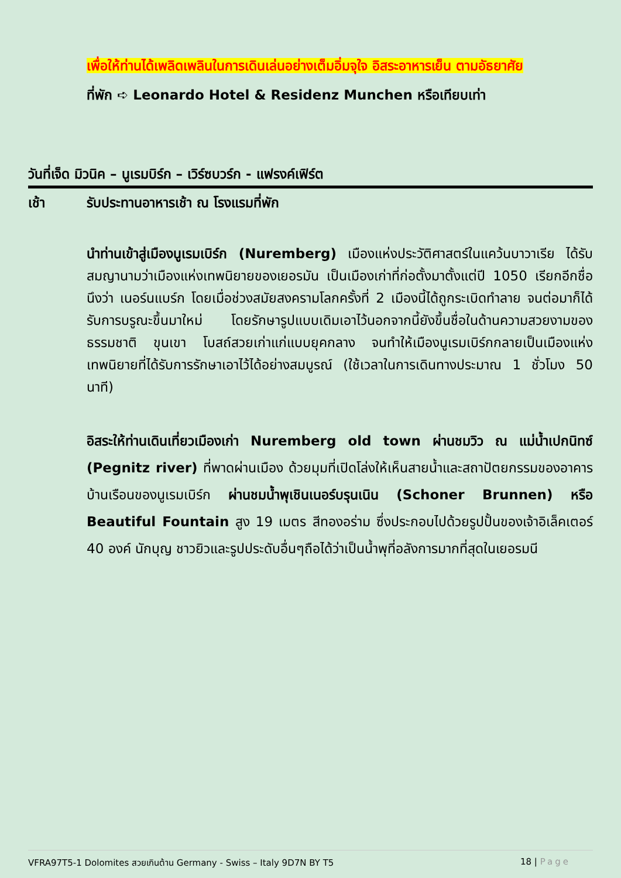เพื่อให้ท่านได้เพลิดเพลินในการเดินเล่นอย่างเต็มอิ่มจุใจ อิสระอาหารเย็น ตามอัธยาศัย
ที่พัก ➪ Leonardo Hotel & Residenz Munchen หรือเทียบเท่า
วันที่เจ็ด มิวนิค – นูเรมบิร์ก – เวิร์ซบวร์ก - แฟรงค์เฟิร์ต
เช้า รับประทานอาหารเช้า ณ โรงแรมที่พัก
นำท่านเข้าสู่เมืองนูเรมเบิร์ก (Nuremberg) เมืองแห่งประวัติศาสตร์ในแคว้นบาวาเรีย ได้รับสมญานามว่าเมืองแห่งเทพนิยายของเยอรมัน เป็นเมืองเก่าที่ก่อตั้งมาตั้งแต่ปี 1050 เรียกอีกชื่อนึงว่า เนอร์นแบร์ก โดยเมื่อช่วงสมัยสงครามโลกครั้งที่ 2 เมืองนี้ได้ถูกระเบิดทำลาย จนต่อมาก็ได้รับการบรูณะขึ้นมาใหม่ โดยรักษารูปแบบเดิมเอาไว้นอกจากนี้ยังขึ้นชื่อในด้านความสวยงามของธรรมชาติ ขุนเขา โบสถ์สวยเก่าแก่แบบยุคกลาง จนทำให้เมืองนูเรมเบิร์กกลายเป็นเมืองแห่งเทพนิยายที่ได้รับการรักษาเอาไว้ได้อย่างสมบูรณ์ (ใช้เวลาในการเดินทางประมาณ 1 ชั่วโมง 50 นาที)
อิสระให้ท่านเดินเที่ยวเมืองเก่า Nuremberg old town ผ่านชมวิว ณ แม่น้ำเปกนิทซ์ (Pegnitz river) ที่พาดผ่านเมือง ด้วยมุมที่เปิดโล่งให้เห็นสายน้ำและสถาปัตยกรรมของอาคารบ้านเรือนของนูเรมเบิร์ก ผ่านชมน้ำพุเชินเนอร์บรุนเนิน (Schoner Brunnen) หรือ Beautiful Fountain สูง 19 เมตร สีทองอร่าม ซึ่งประกอบไปด้วยรูปปั้นของเจ้าอิเล็คเตอร์ 40 องค์ นักบุญ ชาวยิวและรูปประดับอื่นๆถือได้ว่าเป็นน้ำพุที่อลังการมากที่สุดในเยอรมนี
VFRA97T5-1 Dolomites สวยเกินต้าน Germany - Swiss – Italy 9D7N BY T5 18 | Page